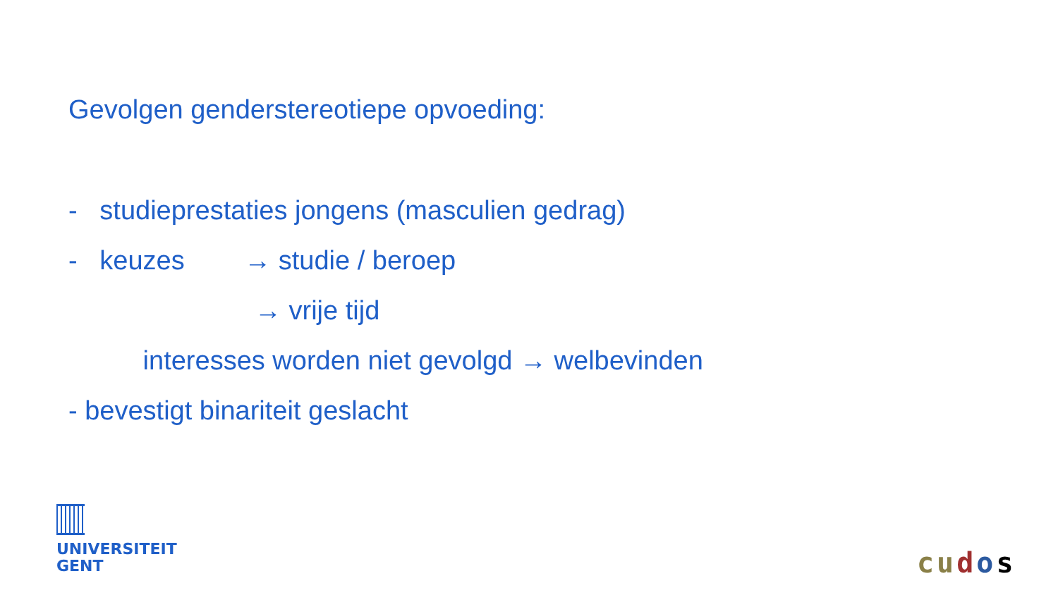Gevolgen genderstereotiepe opvoeding:
- studieprestaties jongens (masculien gedrag)
- keuzes → studie / beroep
→ vrije tijd
interesses worden niet gevolgd → welbevinden
- bevestigt binariteit geslacht
UNIVERSITEIT
GENT
cudos